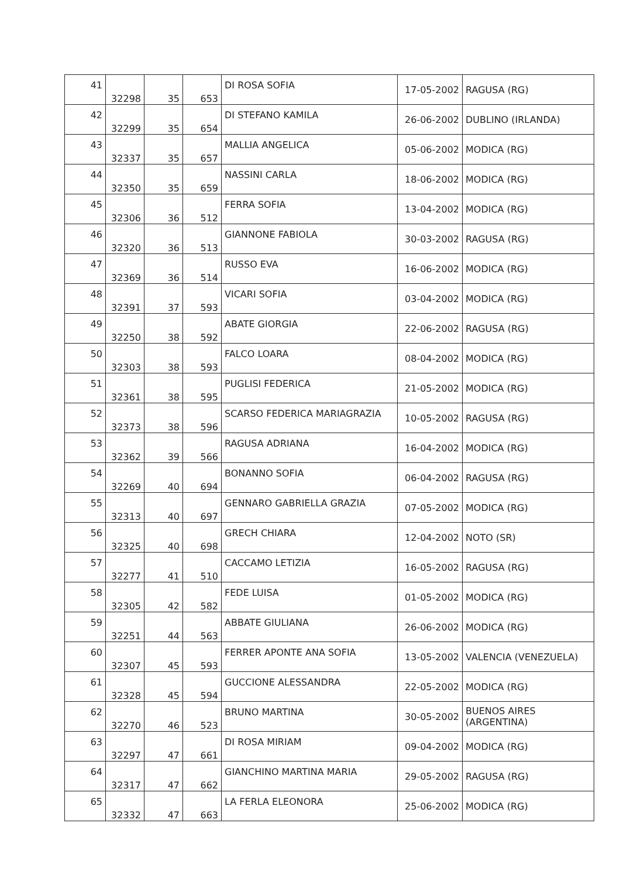| 41 | 32298 | 35 | 653 | DI ROSA SOFIA | 17-05-2002 | RAGUSA (RG) |
| 42 | 32299 | 35 | 654 | DI STEFANO KAMILA | 26-06-2002 | DUBLINO (IRLANDA) |
| 43 | 32337 | 35 | 657 | MALLIA ANGELICA | 05-06-2002 | MODICA (RG) |
| 44 | 32350 | 35 | 659 | NASSINI CARLA | 18-06-2002 | MODICA (RG) |
| 45 | 32306 | 36 | 512 | FERRA SOFIA | 13-04-2002 | MODICA (RG) |
| 46 | 32320 | 36 | 513 | GIANNONE FABIOLA | 30-03-2002 | RAGUSA (RG) |
| 47 | 32369 | 36 | 514 | RUSSO EVA | 16-06-2002 | MODICA (RG) |
| 48 | 32391 | 37 | 593 | VICARI SOFIA | 03-04-2002 | MODICA (RG) |
| 49 | 32250 | 38 | 592 | ABATE GIORGIA | 22-06-2002 | RAGUSA (RG) |
| 50 | 32303 | 38 | 593 | FALCO LOARA | 08-04-2002 | MODICA (RG) |
| 51 | 32361 | 38 | 595 | PUGLISI FEDERICA | 21-05-2002 | MODICA (RG) |
| 52 | 32373 | 38 | 596 | SCARSO FEDERICA MARIAGRAZIA | 10-05-2002 | RAGUSA (RG) |
| 53 | 32362 | 39 | 566 | RAGUSA ADRIANA | 16-04-2002 | MODICA (RG) |
| 54 | 32269 | 40 | 694 | BONANNO SOFIA | 06-04-2002 | RAGUSA (RG) |
| 55 | 32313 | 40 | 697 | GENNARO GABRIELLA GRAZIA | 07-05-2002 | MODICA (RG) |
| 56 | 32325 | 40 | 698 | GRECH CHIARA | 12-04-2002 | NOTO (SR) |
| 57 | 32277 | 41 | 510 | CACCAMO LETIZIA | 16-05-2002 | RAGUSA (RG) |
| 58 | 32305 | 42 | 582 | FEDE LUISA | 01-05-2002 | MODICA (RG) |
| 59 | 32251 | 44 | 563 | ABBATE GIULIANA | 26-06-2002 | MODICA (RG) |
| 60 | 32307 | 45 | 593 | FERRER APONTE ANA SOFIA | 13-05-2002 | VALENCIA (VENEZUELA) |
| 61 | 32328 | 45 | 594 | GUCCIONE ALESSANDRA | 22-05-2002 | MODICA (RG) |
| 62 | 32270 | 46 | 523 | BRUNO MARTINA | 30-05-2002 | BUENOS AIRES (ARGENTINA) |
| 63 | 32297 | 47 | 661 | DI ROSA MIRIAM | 09-04-2002 | MODICA (RG) |
| 64 | 32317 | 47 | 662 | GIANCHINO MARTINA MARIA | 29-05-2002 | RAGUSA (RG) |
| 65 | 32332 | 47 | 663 | LA FERLA ELEONORA | 25-06-2002 | MODICA (RG) |